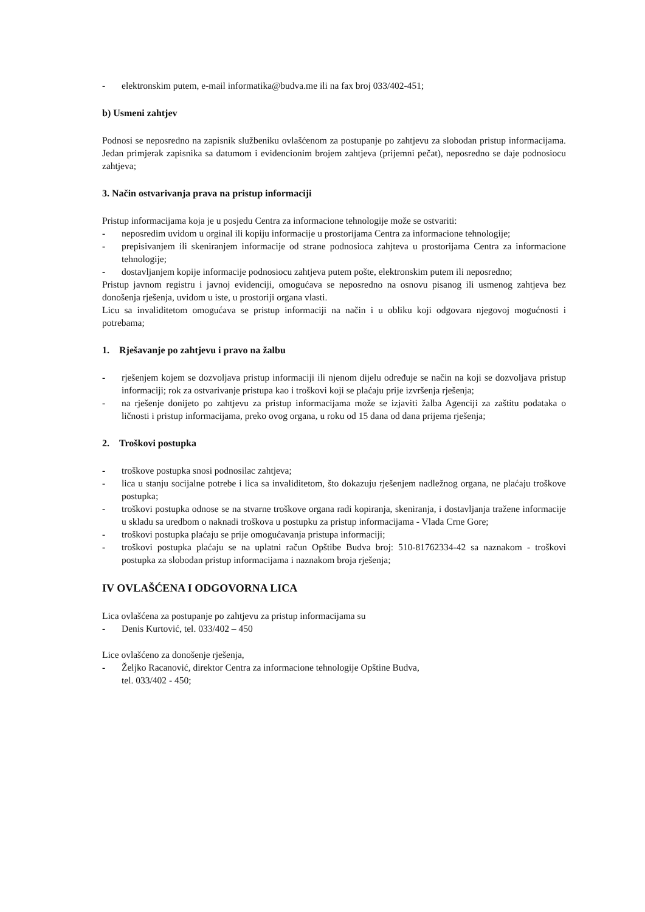- elektronskim putem, e-mail informatika@budva.me ili na fax broj 033/402-451;
b) Usmeni zahtjev
Podnosi se neposredno na zapisnik službeniku ovlašćenom za postupanje po zahtjevu za slobodan pristup informacijama. Jedan primjerak zapisnika sa datumom i evidencionim brojem zahtjeva (prijemni pečat), neposredno se daje podnosiocu zahtjeva;
3. Način ostvarivanja prava na pristup informaciji
Pristup informacijama koja je u posjedu Centra za informacione tehnologije može se ostvariti:
- neposredim uvidom u orginal ili kopiju informacije u prostorijama Centra za informacione tehnologije;
- prepisivanjem ili skeniranjem informacije od strane podnosioca zahjteva u prostorijama Centra za informacione tehnologije;
- dostavljanjem kopije informacije podnosiocu zahtjeva putem pošte, elektronskim putem ili neposredno;
Pristup javnom registru i javnoj evidenciji, omogućava se neposredno na osnovu pisanog ili usmenog zahtjeva bez donošenja rješenja, uvidom u iste, u prostoriji organa vlasti.
Licu sa invaliditetom omogućava se pristup informaciji na način i u obliku koji odgovara njegovoj mogućnosti i potrebama;
1. Rješavanje po zahtjevu i pravo na žalbu
- rješenjem kojem se dozvoljava pristup informaciji ili njenom dijelu određuje se način na koji se dozvoljava pristup informaciji; rok za ostvarivanje pristupa kao i troškovi koji se plaćaju prije izvršenja rješenja;
- na rješenje donijeto po zahtjevu za pristup informacijama može se izjaviti žalba Agenciji za zaštitu podataka o ličnosti i pristup informacijama, preko ovog organa, u roku od 15 dana od dana prijema rješenja;
2. Troškovi postupka
- troškove postupka snosi podnosilac zahtjeva;
- lica u stanju socijalne potrebe i lica sa invaliditetom, što dokazuju rješenjem nadležnog organa, ne plaćaju troškove postupka;
- troškovi postupka odnose se na stvarne troškove organa radi kopiranja, skeniranja, i dostavljanja tražene informacije u skladu sa uredbom o naknadi troškova u postupku za pristup informacijama - Vlada Crne Gore;
- troškovi postupka plaćaju se prije omogućavanja pristupa informaciji;
- troškovi postupka plaćaju se na uplatni račun Opštibe Budva broj: 510-81762334-42 sa naznakom - troškovi postupka za slobodan pristup informacijama i naznakom broja rješenja;
IV OVLAŠĆENA I ODGOVORNA LICA
Lica ovlašćena za postupanje po zahtjevu za pristup informacijama su
- Denis Kurtović, tel. 033/402 – 450
Lice ovlašćeno za donošenje rješenja,
- Željko Racanović, direktor Centra za informacione tehnologije Opštine Budva,
tel. 033/402 - 450;